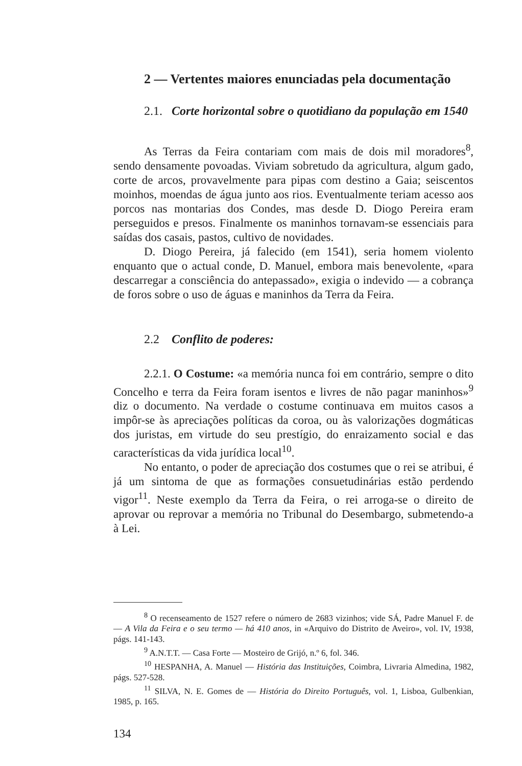2 — Vertentes maiores enunciadas pela documentação
2.1. Corte horizontal sobre o quotidiano da população em 1540
As Terras da Feira contariam com mais de dois mil moradores<sup>8</sup>, sendo densamente povoadas. Viviam sobretudo da agricultura, algum gado, corte de arcos, provavelmente para pipas com destino a Gaia; seiscentos moinhos, moendas de água junto aos rios. Eventualmente teriam acesso aos porcos nas montarias dos Condes, mas desde D. Diogo Pereira eram perseguidos e presos. Finalmente os maninhos tornavam-se essenciais para saídas dos casais, pastos, cultivo de novidades.
D. Diogo Pereira, já falecido (em 1541), seria homem violento enquanto que o actual conde, D. Manuel, embora mais benevolente, «para descarregar a consciência do antepassado», exigia o indevido — a cobrança de foros sobre o uso de águas e maninhos da Terra da Feira.
2.2 Conflito de poderes:
2.2.1. O Costume: «a memória nunca foi em contrário, sempre o dito Concelho e terra da Feira foram isentos e livres de não pagar maninhos»<sup>9</sup> diz o documento. Na verdade o costume continuava em muitos casos a impôr-se às apreciações políticas da coroa, ou às valorizações dogmáticas dos juristas, em virtude do seu prestígio, do enraizamento social e das características da vida jurídica local<sup>10</sup>.
No entanto, o poder de apreciação dos costumes que o rei se atribui, é já um sintoma de que as formações consuetudinárias estão perdendo vigor<sup>11</sup>. Neste exemplo da Terra da Feira, o rei arroga-se o direito de aprovar ou reprovar a memória no Tribunal do Desembargo, submetendo-a à Lei.
<sup>8</sup> O recenseamento de 1527 refere o número de 2683 vizinhos; vide SÁ, Padre Manuel F. de — A Vila da Feira e o seu termo — há 410 anos, in «Arquivo do Distrito de Aveiro», vol. IV, 1938, págs. 141-143.
<sup>9</sup> A.N.T.T. — Casa Forte — Mosteiro de Grijó, n.º 6, fol. 346.
<sup>10</sup> HESPANHA, A. Manuel — História das Instituições, Coimbra, Livraria Almedina, 1982, págs. 527-528.
<sup>11</sup> SILVA, N. E. Gomes de — História do Direito Português, vol. 1, Lisboa, Gulbenkian, 1985, p. 165.
134